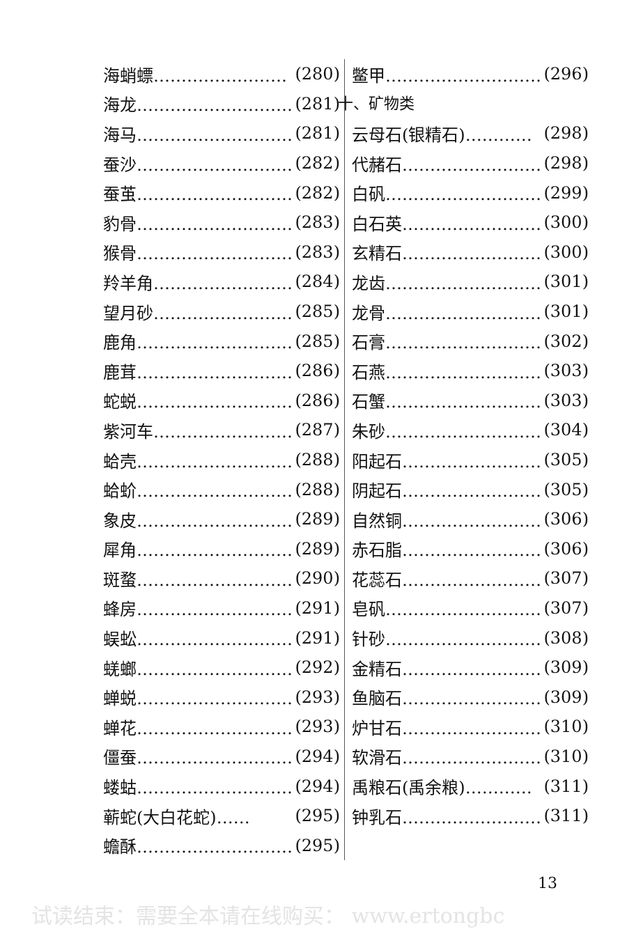海蛸螵…………………… (280)
海龙………………………… (281)
海马………………………… (281)
蚕沙………………………… (282)
蚕茧………………………… (282)
豹骨………………………… (283)
猴骨………………………… (283)
羚羊角……………………… (284)
望月砂……………………… (285)
鹿角………………………… (285)
鹿茸………………………… (286)
蛇蜕………………………… (286)
紫河车……………………… (287)
蛤壳………………………… (288)
蛤蚧………………………… (288)
象皮………………………… (289)
犀角………………………… (289)
斑蝥………………………… (290)
蜂房………………………… (291)
蜈蚣………………………… (291)
蜣螂………………………… (292)
蝉蜕………………………… (293)
蝉花………………………… (293)
僵蚕………………………… (294)
蝼蛄………………………… (294)
蕲蛇(大白花蛇)…… (295)
蟾酥………………………… (295)
鳖甲………………………… (296)
十、矿物类
云母石(银精石)………… (298)
代赭石……………………… (298)
白矾………………………… (299)
白石英……………………… (300)
玄精石……………………… (300)
龙齿………………………… (301)
龙骨………………………… (301)
石膏………………………… (302)
石燕………………………… (303)
石蟹………………………… (303)
朱砂………………………… (304)
阳起石……………………… (305)
阴起石……………………… (305)
自然铜……………………… (306)
赤石脂……………………… (306)
花蕊石……………………… (307)
皂矾………………………… (307)
针砂………………………… (308)
金精石……………………… (309)
鱼脑石……………………… (309)
炉甘石……………………… (310)
软滑石……………………… (310)
禹粮石(禹余粮)………… (311)
钟乳石……………………… (311)
13
试读结束：需要全本请在线购买： www.ertongbc